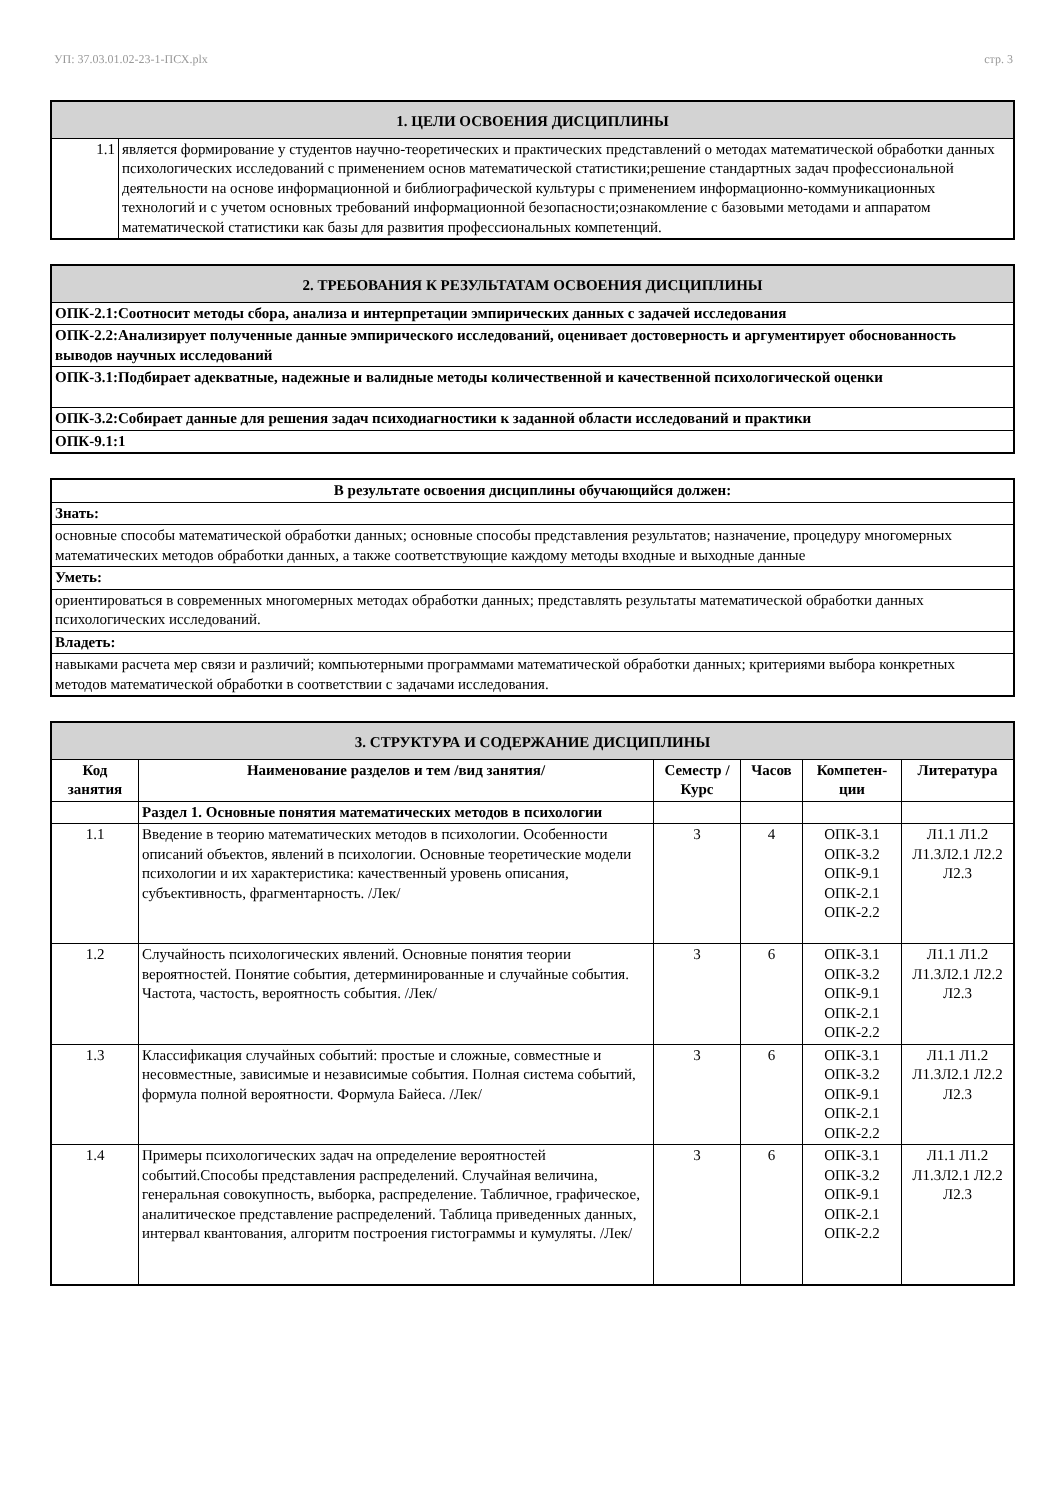УП: 37.03.01.02-23-1-ПСХ.plx стр. 3
| 1. ЦЕЛИ ОСВОЕНИЯ ДИСЦИПЛИНЫ | |
| 1.1 | является формирование у студентов научно-теоретических и практических представлений о методах математической обработки данных психологических исследований с применением основ математической статистики;решение стандартных задач профессиональной деятельности на основе информационной и библиографической культуры с применением информационно-коммуникационных технологий и с учетом основных требований информационной безопасности;ознакомление с базовыми методами и аппаратом математической статистики как базы для развития профессиональных компетенций. |
| 2. ТРЕБОВАНИЯ К РЕЗУЛЬТАТАМ ОСВОЕНИЯ ДИСЦИПЛИНЫ |
| ОПК-2.1:Соотносит методы сбора, анализа и интерпретации эмпирических данных с задачей исследования |
| ОПК-2.2:Анализирует полученные данные эмпирического исследований, оценивает достоверность и аргументирует обоснованность выводов научных исследований |
| ОПК-3.1:Подбирает адекватные, надежные и валидные методы количественной и качественной психологической оценки |
| ОПК-3.2:Собирает данные для решения задач психодиагностики к заданной области исследований и практики |
| ОПК-9.1:1 |
| В результате освоения дисциплины обучающийся должен: |
| Знать: |
| основные способы математической обработки данных; основные способы представления результатов; назначение, процедуру многомерных математических методов обработки данных, а также соответствующие каждому методы входные и выходные данные |
| Уметь: |
| ориентироваться в современных многомерных методах обработки данных; представлять результаты математической обработки данных психологических исследований. |
| Владеть: |
| навыками расчета мер связи и различий; компьютерными программами математической обработки данных; критериями выбора конкретных методов математической обработки в соответствии с задачами исследования. |
| 3. СТРУКТУРА И СОДЕРЖАНИЕ ДИСЦИПЛИНЫ | | | | | |
| Код занятия | Наименование разделов и тем /вид занятия/ | Семестр / Курс | Часов | Компетен-ции | Литература |
| | Раздел 1. Основные понятия математических методов в психологии | | | | |
| 1.1 | Введение в теорию математических методов в психологии. Особенности описаний объектов, явлений в психологии. Основные теоретические модели психологии и их характеристика: качественный уровень описания, субъективность, фрагментарность. /Лек/ | 3 | 4 | ОПК-3.1 ОПК-3.2 ОПК-9.1 ОПК-2.1 ОПК-2.2 | Л1.1 Л1.2 Л1.3Л2.1 Л2.2 Л2.3 |
| 1.2 | Случайность психологических явлений. Основные понятия теории вероятностей. Понятие события, детерминированные и случайные события. Частота, частость, вероятность события. /Лек/ | 3 | 6 | ОПК-3.1 ОПК-3.2 ОПК-9.1 ОПК-2.1 ОПК-2.2 | Л1.1 Л1.2 Л1.3Л2.1 Л2.2 Л2.3 |
| 1.3 | Классификация случайных событий: простые и сложные, совместные и несовместные, зависимые и независимые события. Полная система событий, формула полной вероятности. Формула Байеса. /Лек/ | 3 | 6 | ОПК-3.1 ОПК-3.2 ОПК-9.1 ОПК-2.1 ОПК-2.2 | Л1.1 Л1.2 Л1.3Л2.1 Л2.2 Л2.3 |
| 1.4 | Примеры психологических задач на определение вероятностей событий.Способы представления распределений. Случайная величина, генеральная совокупность, выборка, распределение. Табличное, графическое, аналитическое представление распределений. Таблица приведенных данных, интервал квантования, алгоритм построения гистограммы и кумуляты. /Лек/ | 3 | 6 | ОПК-3.1 ОПК-3.2 ОПК-9.1 ОПК-2.1 ОПК-2.2 | Л1.1 Л1.2 Л1.3Л2.1 Л2.2 Л2.3 |